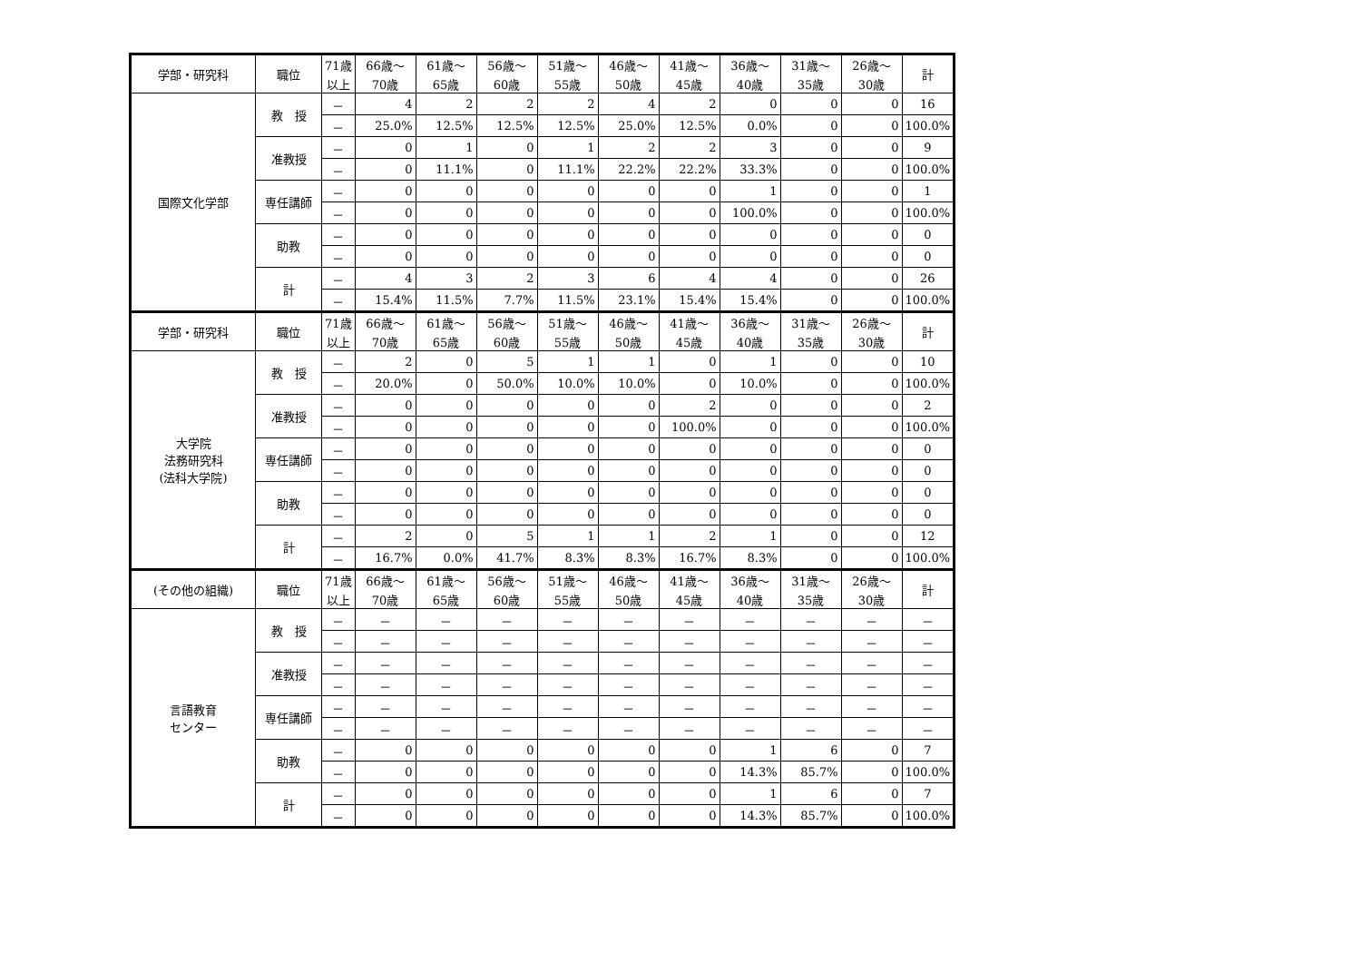| 学部・研究科 | 職位 | 71歳 | 66歳～ | 61歳～ | 56歳～ | 51歳～ | 46歳～ | 41歳～ | 36歳～ | 31歳～ | 26歳～ | 計 |
| --- | --- | --- | --- | --- | --- | --- | --- | --- | --- | --- | --- | --- |
| | | 以上 | 70歳 | 65歳 | 60歳 | 55歳 | 50歳 | 45歳 | 40歳 | 35歳 | 30歳 | |
| 国際文化学部 | 教 授 | － | 4 | 2 | 2 | 2 | 4 | 2 | 0 | 0 | 0 | 16 |
| | | － | 25.0% | 12.5% | 12.5% | 12.5% | 25.0% | 12.5% | 0.0% | 0 | 0 | 100.0% |
| | 准教授 | － | 0 | 1 | 0 | 1 | 2 | 2 | 3 | 0 | 0 | 9 |
| | | － | 0 | 11.1% | 0 | 11.1% | 22.2% | 22.2% | 33.3% | 0 | 0 | 100.0% |
| | 専任講師 | － | 0 | 0 | 0 | 0 | 0 | 0 | 1 | 0 | 0 | 1 |
| | | － | 0 | 0 | 0 | 0 | 0 | 0 | 100.0% | 0 | 0 | 100.0% |
| | 助教 | － | 0 | 0 | 0 | 0 | 0 | 0 | 0 | 0 | 0 | 0 |
| | | － | 0 | 0 | 0 | 0 | 0 | 0 | 0 | 0 | 0 | 0 |
| | 計 | － | 4 | 3 | 2 | 3 | 6 | 4 | 4 | 0 | 0 | 26 |
| | | － | 15.4% | 11.5% | 7.7% | 11.5% | 23.1% | 15.4% | 15.4% | 0 | 0 | 100.0% |
| 学部・研究科 | 職位 | 71歳 | 66歳～ | 61歳～ | 56歳～ | 51歳～ | 46歳～ | 41歳～ | 36歳～ | 31歳～ | 26歳～ | 計 |
| | | 以上 | 70歳 | 65歳 | 60歳 | 55歳 | 50歳 | 45歳 | 40歳 | 35歳 | 30歳 | |
| 大学院 法務研究科 (法科大学院) | 教 授 | － | 2 | 0 | 5 | 1 | 1 | 0 | 1 | 0 | 0 | 10 |
| | | － | 20.0% | 0 | 50.0% | 10.0% | 10.0% | 0 | 10.0% | 0 | 0 | 100.0% |
| | 准教授 | － | 0 | 0 | 0 | 0 | 0 | 2 | 0 | 0 | 0 | 2 |
| | | － | 0 | 0 | 0 | 0 | 0 | 100.0% | 0 | 0 | 0 | 100.0% |
| | 専任講師 | － | 0 | 0 | 0 | 0 | 0 | 0 | 0 | 0 | 0 | 0 |
| | | － | 0 | 0 | 0 | 0 | 0 | 0 | 0 | 0 | 0 | 0 |
| | 助教 | － | 0 | 0 | 0 | 0 | 0 | 0 | 0 | 0 | 0 | 0 |
| | | － | 0 | 0 | 0 | 0 | 0 | 0 | 0 | 0 | 0 | 0 |
| | 計 | － | 2 | 0 | 5 | 1 | 1 | 2 | 1 | 0 | 0 | 12 |
| | | － | 16.7% | 0.0% | 41.7% | 8.3% | 8.3% | 16.7% | 8.3% | 0 | 0 | 100.0% |
| (その他の組織) | 職位 | 71歳 | 66歳～ | 61歳～ | 56歳～ | 51歳～ | 46歳～ | 41歳～ | 36歳～ | 31歳～ | 26歳～ | 計 |
| | | 以上 | 70歳 | 65歳 | 60歳 | 55歳 | 50歳 | 45歳 | 40歳 | 35歳 | 30歳 | |
| 言語教育 センター | 教 授 | － | － | － | － | － | － | － | － | － | － | － |
| | | － | － | － | － | － | － | － | － | － | － | － |
| | 准教授 | － | － | － | － | － | － | － | － | － | － | － |
| | | － | － | － | － | － | － | － | － | － | － | － |
| | 専任講師 | － | － | － | － | － | － | － | － | － | － | － |
| | | － | － | － | － | － | － | － | － | － | － | － |
| | 助教 | － | 0 | 0 | 0 | 0 | 0 | 0 | 1 | 6 | 0 | 7 |
| | | － | 0 | 0 | 0 | 0 | 0 | 0 | 14.3% | 85.7% | 0 | 100.0% |
| | 計 | － | 0 | 0 | 0 | 0 | 0 | 0 | 1 | 6 | 0 | 7 |
| | | － | 0 | 0 | 0 | 0 | 0 | 0 | 14.3% | 85.7% | 0 | 100.0% |